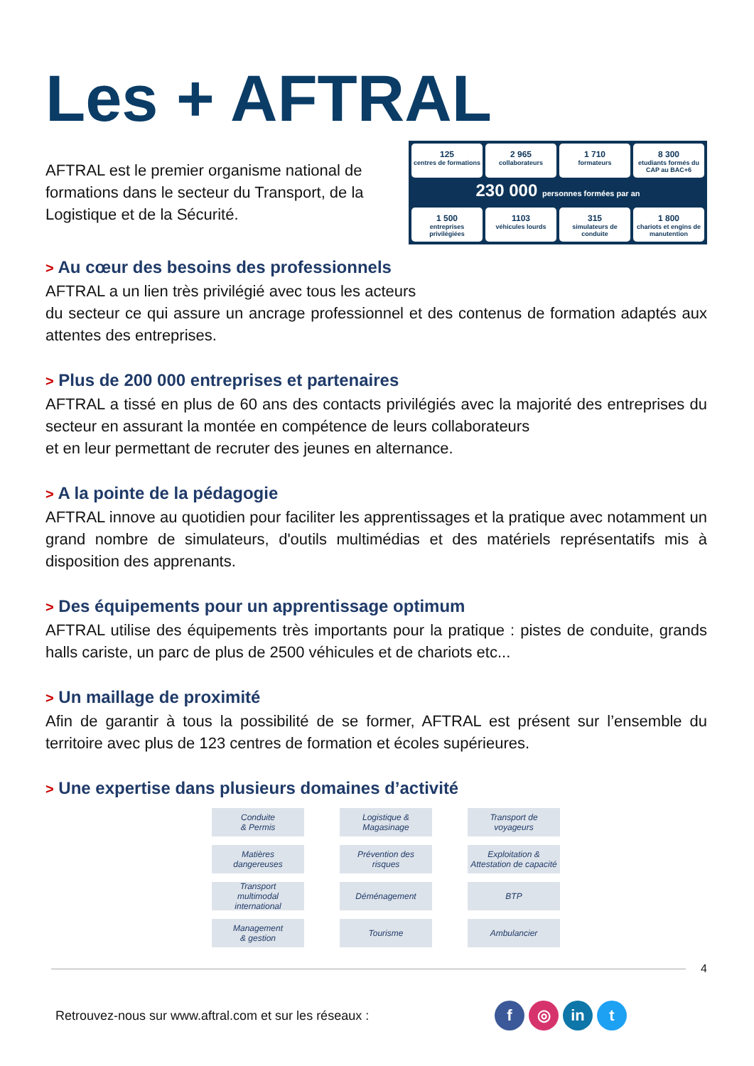Les + AFTRAL
AFTRAL est le premier organisme national de formations dans le secteur du Transport, de la Logistique et de la Sécurité.
125
centres de formations
2 965
collaborateurs
1 710
formateurs
8 300
etudiants formés du CAP au BAC+6
230 000 personnes formées par an
1 500
entreprises privilégiées
1103
véhicules lourds
315
simulateurs de conduite
1 800
chariots et engins de manutention
> Au cœur des besoins des professionnels
AFTRAL a un lien très privilégié avec tous les acteurs
du secteur ce qui assure un ancrage professionnel et des contenus de formation adaptés aux attentes des entreprises.
> Plus de 200 000 entreprises et partenaires
AFTRAL a tissé en plus de 60 ans des contacts privilégiés avec la majorité des entreprises du secteur en assurant la montée en compétence de leurs collaborateurs
et en leur permettant de recruter des jeunes en alternance.
> A la pointe de la pédagogie
AFTRAL innove au quotidien pour faciliter les apprentissages et la pratique avec notamment un grand nombre de simulateurs, d'outils multimédias et des matériels représentatifs mis à disposition des apprenants.
> Des équipements pour un apprentissage optimum
AFTRAL utilise des équipements très importants pour la pratique : pistes de conduite, grands halls cariste, un parc de plus de 2500 véhicules et de chariots etc...
> Un maillage de proximité
Afin de garantir à tous la possibilité de se former, AFTRAL est présent sur l’ensemble du territoire avec plus de 123 centres de formation et écoles supérieures.
> Une expertise dans plusieurs domaines d’activité
Conduite
& Permis
Logistique &
Magasinage
Transport de
voyageurs
Matières
dangereuses
Prévention des
risques
Exploitation &
Attestation de capacité
Transport
multimodal
international
Déménagement
BTP
Management
& gestion
Tourisme
Ambulancier
4
Retrouvez-nous sur www.aftral.com et sur les réseaux : f ◎ in t